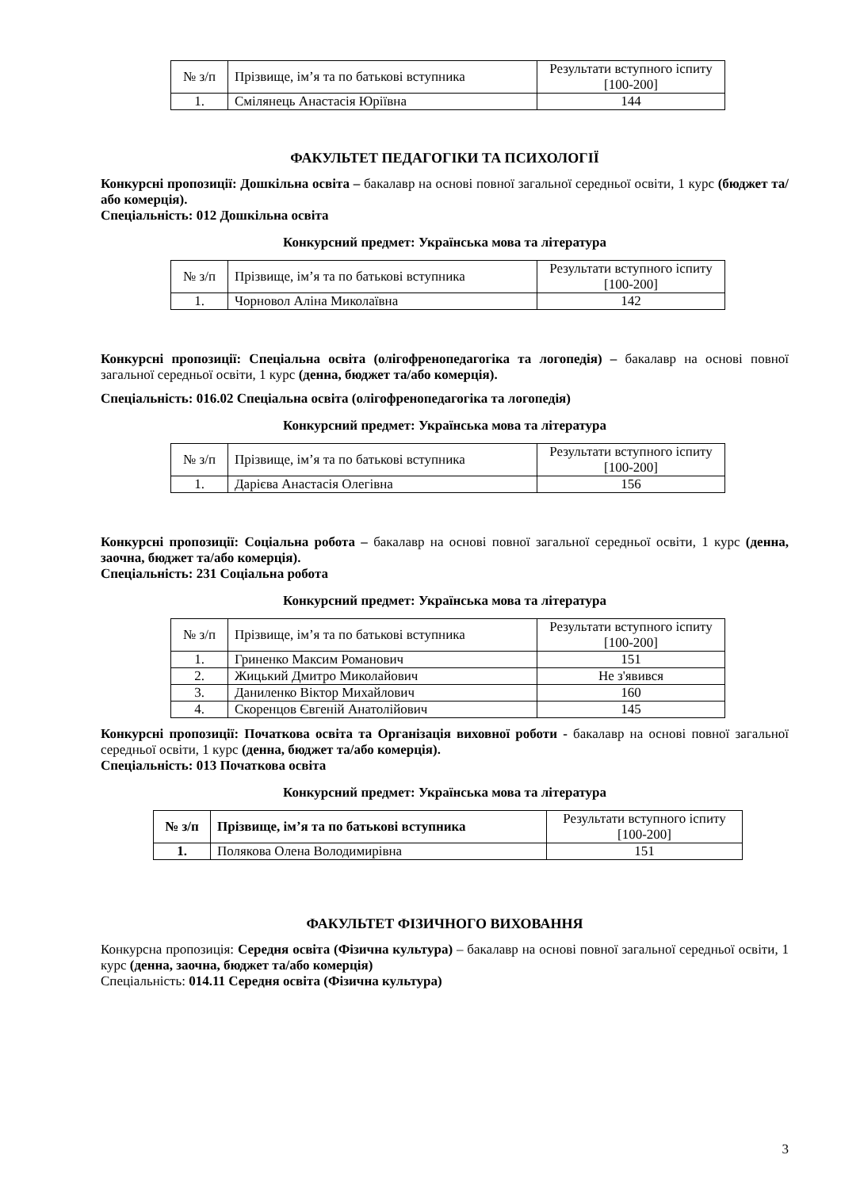| № з/п | Прізвище, ім’я та по батькові вступника | Результати вступного іспиту [100-200] |
| 1. | Смілянець Анастасія Юріївна | 144 |
ФАКУЛЬТЕТ ПЕДАГОГІКИ ТА ПСИХОЛОГІЇ
Конкурсні пропозиції: Дошкільна освіта – бакалавр на основі повної загальної середньої освіти, 1 курс (бюджет та/або комерція).
Спеціальність: 012 Дошкільна освіта
Конкурсний предмет: Українська мова та література
| № з/п | Прізвище, ім’я та по батькові вступника | Результати вступного іспиту [100-200] |
| 1. | Чорновол Аліна Миколаївна | 142 |
Конкурсні пропозиції: Спеціальна освіта (олігофренопедагогіка та логопедія) – бакалавр на основі повної загальної середньої освіти, 1 курс (денна, бюджет та/або комерція).
Спеціальність: 016.02 Спеціальна освіта (олігофренопедагогіка та логопедія)
Конкурсний предмет: Українська мова та література
| № з/п | Прізвище, ім’я та по батькові вступника | Результати вступного іспиту [100-200] |
| 1. | Дарієва Анастасія Олегівна | 156 |
Конкурсні пропозиції: Соціальна робота – бакалавр на основі повної загальної середньої освіти, 1 курс (денна, заочна, бюджет та/або комерція).
Спеціальність: 231 Соціальна робота
Конкурсний предмет: Українська мова та література
| № з/п | Прізвище, ім’я та по батькові вступника | Результати вступного іспиту [100-200] |
| 1. | Гриненко Максим Романович | 151 |
| 2. | Жицький Дмитро Миколайович | Не з'явився |
| 3. | Даниленко Віктор Михайлович | 160 |
| 4. | Скоренцов Євгеній Анатолійович | 145 |
Конкурсні пропозиції: Початкова освіта та Організація виховної роботи - бакалавр на основі повної загальної середньої освіти, 1 курс (денна, бюджет та/або комерція).
Спеціальність: 013 Початкова освіта
Конкурсний предмет: Українська мова та література
| № з/п | Прізвище, ім’я та по батькові вступника | Результати вступного іспиту [100-200] |
| 1. | Полякова Олена Володимирівна | 151 |
ФАКУЛЬТЕТ ФІЗИЧНОГО ВИХОВАННЯ
Конкурсна пропозиція: Середня освіта (Фізична культура) – бакалавр на основі повної загальної середньої освіти, 1 курс (денна, заочна, бюджет та/або комерція)
Спеціальність: 014.11 Середня освіта (Фізична культура)
3